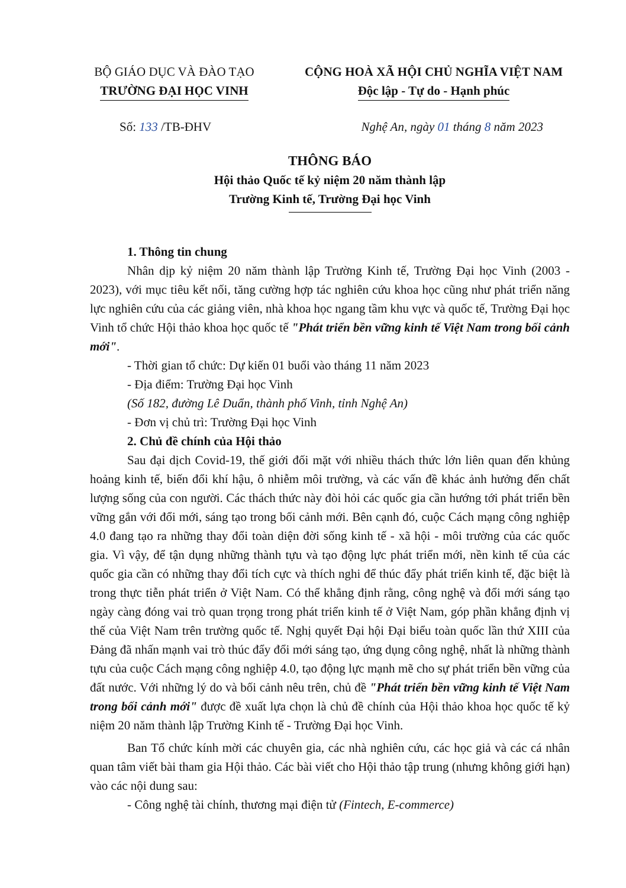BỘ GIÁO DỤC VÀ ĐÀO TẠO
TRƯỜNG ĐẠI HỌC VINH
CỘNG HOÀ XÃ HỘI CHỦ NGHĨA VIỆT NAM
Độc lập - Tự do - Hạnh phúc
Số: 133 /TB-ĐHV Nghệ An, ngày 01 tháng 8 năm 2023
THÔNG BÁO
Hội thảo Quốc tế kỷ niệm 20 năm thành lập
Trường Kinh tế, Trường Đại học Vinh
1. Thông tin chung
Nhân dịp kỷ niệm 20 năm thành lập Trường Kinh tế, Trường Đại học Vinh (2003 - 2023), với mục tiêu kết nối, tăng cường hợp tác nghiên cứu khoa học cũng như phát triển năng lực nghiên cứu của các giảng viên, nhà khoa học ngang tầm khu vực và quốc tế, Trường Đại học Vinh tổ chức Hội thảo khoa học quốc tế "Phát triển bền vững kinh tế Việt Nam trong bối cảnh mới".
- Thời gian tổ chức: Dự kiến 01 buổi vào tháng 11 năm 2023
- Địa điểm: Trường Đại học Vinh
(Số 182, đường Lê Duẩn, thành phố Vinh, tỉnh Nghệ An)
- Đơn vị chủ trì: Trường Đại học Vinh
2. Chủ đề chính của Hội thảo
Sau đại dịch Covid-19, thế giới đối mặt với nhiều thách thức lớn liên quan đến khủng hoảng kinh tế, biến đổi khí hậu, ô nhiễm môi trường, và các vấn đề khác ảnh hưởng đến chất lượng sống của con người. Các thách thức này đòi hỏi các quốc gia cần hướng tới phát triển bền vững gắn với đổi mới, sáng tạo trong bối cảnh mới. Bên cạnh đó, cuộc Cách mạng công nghiệp 4.0 đang tạo ra những thay đổi toàn diện đời sống kinh tế - xã hội - môi trường của các quốc gia. Vì vậy, để tận dụng những thành tựu và tạo động lực phát triển mới, nền kinh tế của các quốc gia cần có những thay đổi tích cực và thích nghi để thúc đẩy phát triển kinh tế, đặc biệt là trong thực tiễn phát triển ở Việt Nam. Có thể khẳng định rằng, công nghệ và đổi mới sáng tạo ngày càng đóng vai trò quan trọng trong phát triển kinh tế ở Việt Nam, góp phần khẳng định vị thế của Việt Nam trên trường quốc tế. Nghị quyết Đại hội Đại biểu toàn quốc lần thứ XIII của Đảng đã nhấn mạnh vai trò thúc đẩy đổi mới sáng tạo, ứng dụng công nghệ, nhất là những thành tựu của cuộc Cách mạng công nghiệp 4.0, tạo động lực mạnh mẽ cho sự phát triển bền vững của đất nước. Với những lý do và bối cảnh nêu trên, chủ đề "Phát triển bền vững kinh tế Việt Nam trong bối cảnh mới" được đề xuất lựa chọn là chủ đề chính của Hội thảo khoa học quốc tế kỷ niệm 20 năm thành lập Trường Kinh tế - Trường Đại học Vinh.
Ban Tổ chức kính mời các chuyên gia, các nhà nghiên cứu, các học giả và các cá nhân quan tâm viết bài tham gia Hội thảo. Các bài viết cho Hội thảo tập trung (nhưng không giới hạn) vào các nội dung sau:
- Công nghệ tài chính, thương mại điện tử (Fintech, E-commerce)